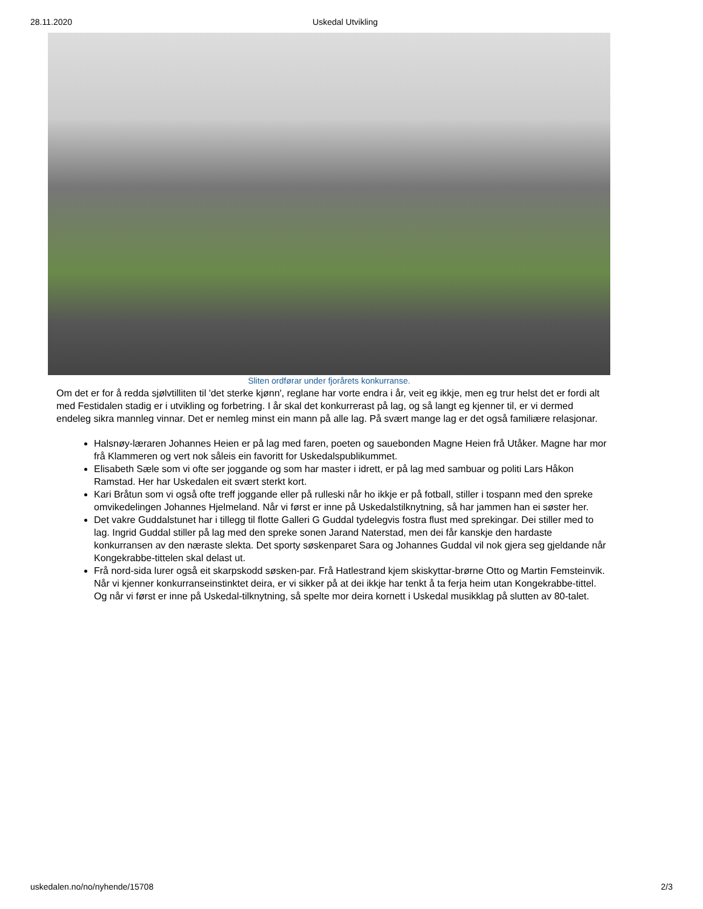28.11.2020 Uskedal Utvikling
Sliten ordførar under fjorårets konkurranse.
Om det er for å redda sjølvtilliten til 'det sterke kjønn', reglane har vorte endra i år, veit eg ikkje, men eg trur helst det er fordi alt med Festidalen stadig er i utvikling og forbetring. I år skal det konkurrerast på lag, og så langt eg kjenner til, er vi dermed endeleg sikra mannleg vinnar. Det er nemleg minst ein mann på alle lag. På svært mange lag er det også familiære relasjonar.
Halsnøy-læraren Johannes Heien er på lag med faren, poeten og sauebonden Magne Heien frå Utåker. Magne har mor frå Klammeren og vert nok såleis ein favoritt for Uskedalspublikummet.
Elisabeth Sæle som vi ofte ser joggande og som har master i idrett, er på lag med sambuar og politi Lars Håkon Ramstad. Her har Uskedalen eit svært sterkt kort.
Kari Bråtun som vi også ofte treff joggande eller på rulleski når ho ikkje er på fotball, stiller i tospann med den spreke omvikedelingen Johannes Hjelmeland. Når vi først er inne på Uskedalstilknytning, så har jammen han ei søster her.
Det vakre Guddalstunet har i tillegg til flotte Galleri G Guddal tydelegvis fostra flust med sprekingar. Dei stiller med to lag. Ingrid Guddal stiller på lag med den spreke sonen Jarand Naterstad, men dei får kanskje den hardaste konkurransen av den næraste slekta. Det sporty søskenparet Sara og Johannes Guddal vil nok gjera seg gjeldande når Kongekrabbe-tittelen skal delast ut.
Frå nord-sida lurer også eit skarpskodd søsken-par. Frå Hatlestrand kjem skiskyttar-brørne Otto og Martin Femsteinvik. Når vi kjenner konkurranseinstinktet deira, er vi sikker på at dei ikkje har tenkt å ta ferja heim utan Kongekrabbe-tittel. Og når vi først er inne på Uskedal-tilknytning, så spelte mor deira kornett i Uskedal musikklag på slutten av 80-talet.
uskedalen.no/no/nyhende/15708 2/3